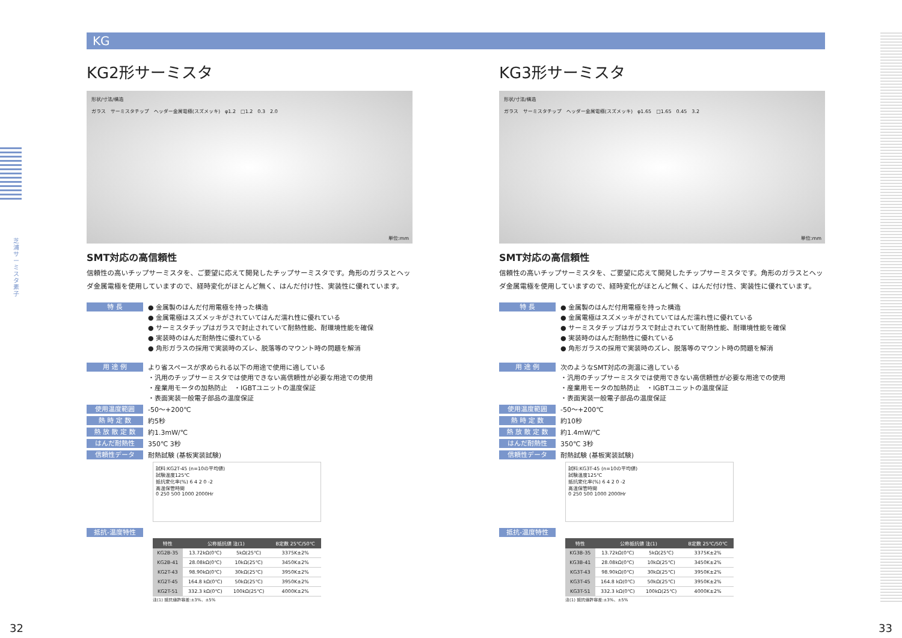KG
芝浦サーミスタ素子
KG2形サーミスタ
形状/寸法/構造
ガラス　サーミスタチップ　ヘッダー金属電極(スズメッキ)　φ1.2　□1.2　0.3　2.0
単位:mm
SMT対応の高信頼性
信頼性の高いチップサーミスタを、ご要望に応えて開発したチップサーミスタです。角形のガラスとヘッダ金属電極を使用していますので、経時変化がほとんど無く、はんだ付け性、実装性に優れています。
特 長
● 金属製のはんだ付用電極を持った構造
● 金属電極はスズメッキがされていてはんだ濡れ性に優れている
● サーミスタチップはガラスで封止されていて耐熱性能、耐環境性能を確保
● 実装時のはんだ耐熱性に優れている
● 角形ガラスの採用で実装時のズレ、脱落等のマウント時の問題を解消
用 途 例
より省スペースが求められる以下の用途で使用に適している
・汎用のチップサーミスタでは使用できない高信頼性が必要な用途での使用
・産業用モータの加熱防止　・IGBTユニットの温度保証
・表面実装一般電子部品の温度保証
使用温度範囲
-50～+200℃
熱 時 定 数
約5秒
熱 放 散 定 数
約1.3mW/℃
はんだ耐熱性
350℃ 3秒
信頼性データ
耐熱試験 (基板実装試験)
試料:KG2T-45 (n=10の平均値)
試験温度125℃
抵抗変化率(%) 6 4 2 0 -2
高温保管時間
0 250 500 1000 2000Hr
抵抗-温度特性
| 特性 | 公称抵抗値 注(1) | | B定数 25℃/50℃ |
| --- | --- | --- | --- |
| KG2B-35 | 13.72kΩ(0℃) | 5kΩ(25℃) | 3375K±2% |
| KG2B-41 | 28.08kΩ(0℃) | 10kΩ(25℃) | 3450K±2% |
| KG2T-43 | 98.90kΩ(0℃) | 30kΩ(25℃) | 3950K±2% |
| KG2T-45 | 164.8 kΩ(0℃) | 50kΩ(25℃) | 3950K±2% |
| KG2T-51 | 332.3 kΩ(0℃) | 100kΩ(25℃) | 4000K±2% |
注(1) 抵抗値許容差:±3%、±5%
KG3形サーミスタ
形状/寸法/構造
ガラス　サーミスタチップ　ヘッダー金属電極(スズメッキ)　φ1.65　□1.65　0.45　3.2
単位:mm
SMT対応の高信頼性
信頼性の高いチップサーミスタを、ご要望に応えて開発したチップサーミスタです。角形のガラスとヘッダ金属電極を使用していますので、経時変化がほとんど無く、はんだ付け性、実装性に優れています。
特 長
● 金属製のはんだ付用電極を持った構造
● 金属電極はスズメッキがされていてはんだ濡れ性に優れている
● サーミスタチップはガラスで封止されていて耐熱性能、耐環境性能を確保
● 実装時のはんだ耐熱性に優れている
● 角形ガラスの採用で実装時のズレ、脱落等のマウント時の問題を解消
用 途 例
次のようなSMT対応の測温に適している
・汎用のチップサーミスタでは使用できない高信頼性が必要な用途での使用
・産業用モータの加熱防止　・IGBTユニットの温度保証
・表面実装一般電子部品の温度保証
使用温度範囲
-50～+200℃
熱 時 定 数
約10秒
熱 放 散 定 数
約1.4mW/℃
はんだ耐熱性
350℃ 3秒
信頼性データ
耐熱試験 (基板実装試験)
試料:KG3T-45 (n=10の平均値)
試験温度125℃
抵抗変化率(%) 6 4 2 0 -2
高温保管時間
0 250 500 1000 2000Hr
抵抗-温度特性
| 特性 | 公称抵抗値 注(1) | | B定数 25℃/50℃ |
| --- | --- | --- | --- |
| KG3B-35 | 13.72kΩ(0℃) | 5kΩ(25℃) | 3375K±2% |
| KG3B-41 | 28.08kΩ(0℃) | 10kΩ(25℃) | 3450K±2% |
| KG3T-43 | 98.90kΩ(0℃) | 30kΩ(25℃) | 3950K±2% |
| KG3T-45 | 164.8 kΩ(0℃) | 50kΩ(25℃) | 3950K±2% |
| KG3T-51 | 332.3 kΩ(0℃) | 100kΩ(25℃) | 4000K±2% |
注(1) 抵抗値許容差:±3%、±5%
32 33